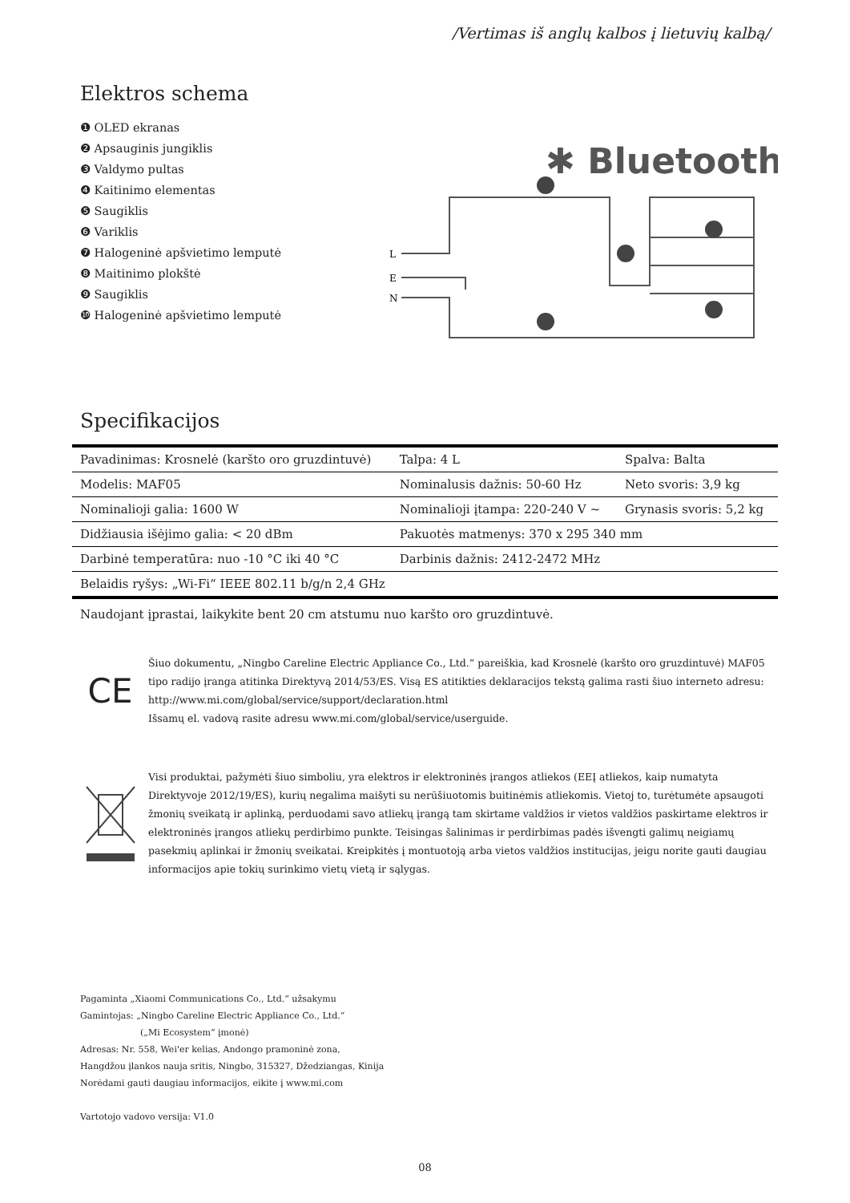/Vertimas iš anglų kalbos į lietuvių kalbą/
Elektros schema
❶ OLED ekranas
❷ Apsauginis jungiklis
❸ Valdymo pultas
❹ Kaitinimo elementas
❺ Saugiklis
❻ Variklis
❼ Halogeninė apšvietimo lemputė
❽ Maitinimo plokštė
❾ Saugiklis
❿ Halogeninė apšvietimo lemputė
✱ Bluetooth
L
E
N
Specifikacijos
| Pavadinimas: Krosnelė (karšto oro gruzdintuvė) | Talpa: 4 L | Spalva: Balta |
| Modelis: MAF05 | Nominalusis dažnis: 50-60 Hz | Neto svoris: 3,9 kg |
| Nominalioji galia: 1600 W | Nominalioji įtampa: 220-240 V ~ | Grynasis svoris: 5,2 kg |
| Didžiausia išėjimo galia: < 20 dBm | Pakuotės matmenys: 370 x 295 340 mm | |
| Darbinė temperatūra: nuo -10 °C iki 40 °C | Darbinis dažnis: 2412-2472 MHz | |
| Belaidis ryšys: „Wi-Fi“ IEEE 802.11 b/g/n 2,4 GHz | | |
Naudojant įprastai, laikykite bent 20 cm atstumu nuo karšto oro gruzdintuvė.
CE
Šiuo dokumentu, „Ningbo Careline Electric Appliance Co., Ltd.“ pareiškia, kad Krosnelė (karšto oro gruzdintuvė) MAF05 tipo radijo įranga atitinka Direktyvą 2014/53/ES. Visą ES atitikties deklaracijos tekstą galima rasti šiuo interneto adresu: http://www.mi.com/global/service/support/declaration.html
Išsamų el. vadovą rasite adresu www.mi.com/global/service/userguide.
Visi produktai, pažymėti šiuo simboliu, yra elektros ir elektroninės įrangos atliekos (EEĮ atliekos, kaip numatyta Direktyvoje 2012/19/ES), kurių negalima maišyti su nerūšiuotomis buitinėmis atliekomis. Vietoj to, turėtumėte apsaugoti žmonių sveikatą ir aplinką, perduodami savo atliekų įrangą tam skirtame valdžios ir vietos valdžios paskirtame elektros ir elektroninės įrangos atliekų perdirbimo punkte. Teisingas šalinimas ir perdirbimas padės išvengti galimų neigiamų pasekmių aplinkai ir žmonių sveikatai. Kreipkitės į montuotoją arba vietos valdžios institucijas, jeigu norite gauti daugiau informacijos apie tokių surinkimo vietų vietą ir sąlygas.
Pagaminta „Xiaomi Communications Co., Ltd.“ užsakymu
Gamintojas: „Ningbo Careline Electric Appliance Co., Ltd.“
(„Mi Ecosystem“ įmonė)
Adresas: Nr. 558, Wei'er kelias, Andongo pramoninė zona,
Hangdžou įlankos nauja sritis, Ningbo, 315327, Džedziangas, Kinija
Norėdami gauti daugiau informacijos, eikite į www.mi.com
Vartotojo vadovo versija: V1.0
08